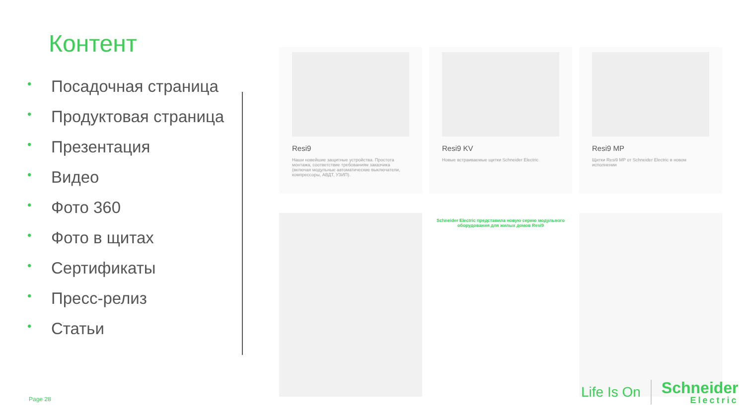Контент
• Посадочная страница
• Продуктовая страница
• Презентация
• Видео
• Фото 360
• Фото в щитах
• Сертификаты
• Пресс-релиз
• Статьи
Resi9
Наши новейшие защитные устройства. Простота монтажа, соответствие требованиям заказчика (включая модульные автоматические выключатели, компрессоры, АВДТ, УЗИП).
Resi9 KV
Новые встраиваемые щитки Schneider Electric
Resi9 MP
Щитки Resi9 MP от Schneider Electric в новом исполнении
Schneider Electric представила новую серию модульного оборудования для жилых домов Resi9
Page 28
Life Is On
Schneider
Electric